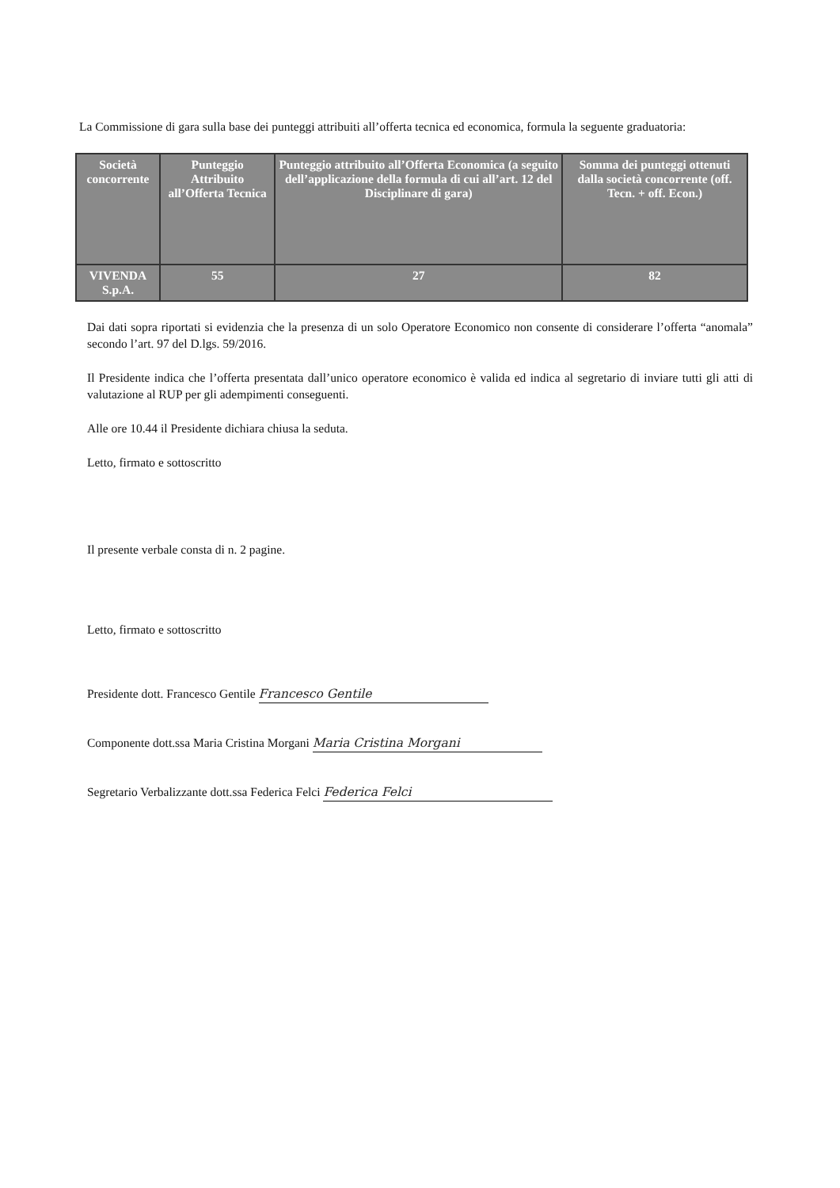La Commissione di gara sulla base dei punteggi attribuiti all’offerta tecnica ed economica, formula la seguente graduatoria:
| Società concorrente | Punteggio Attribuito all’Offerta Tecnica | Punteggio attribuito all’Offerta Economica (a seguito dell’applicazione della formula di cui all’art. 12 del Disciplinare di gara) | Somma dei punteggi ottenuti dalla società concorrente (off. Tecn. + off. Econ.) |
| --- | --- | --- | --- |
| VIVENDA S.p.A. | 55 | 27 | 82 |
Dai dati sopra riportati si evidenzia che la presenza di un solo Operatore Economico non consente di considerare l’offerta “anomala” secondo l’art. 97 del D.lgs. 59/2016.
Il Presidente indica che l’offerta presentata dall’unico operatore economico è valida ed indica al segretario di inviare tutti gli atti di valutazione al RUP per gli adempimenti conseguenti.
Alle ore 10.44 il Presidente dichiara chiusa la seduta.
Letto, firmato e sottoscritto
Il presente verbale consta di n. 2 pagine.
Letto, firmato e sottoscritto
Presidente dott. Francesco Gentile Francesco Gentile
Componente dott.ssa Maria Cristina Morgani Maria Cristina Morgani
Segretario Verbalizzante dott.ssa Federica Felci Federica Felci